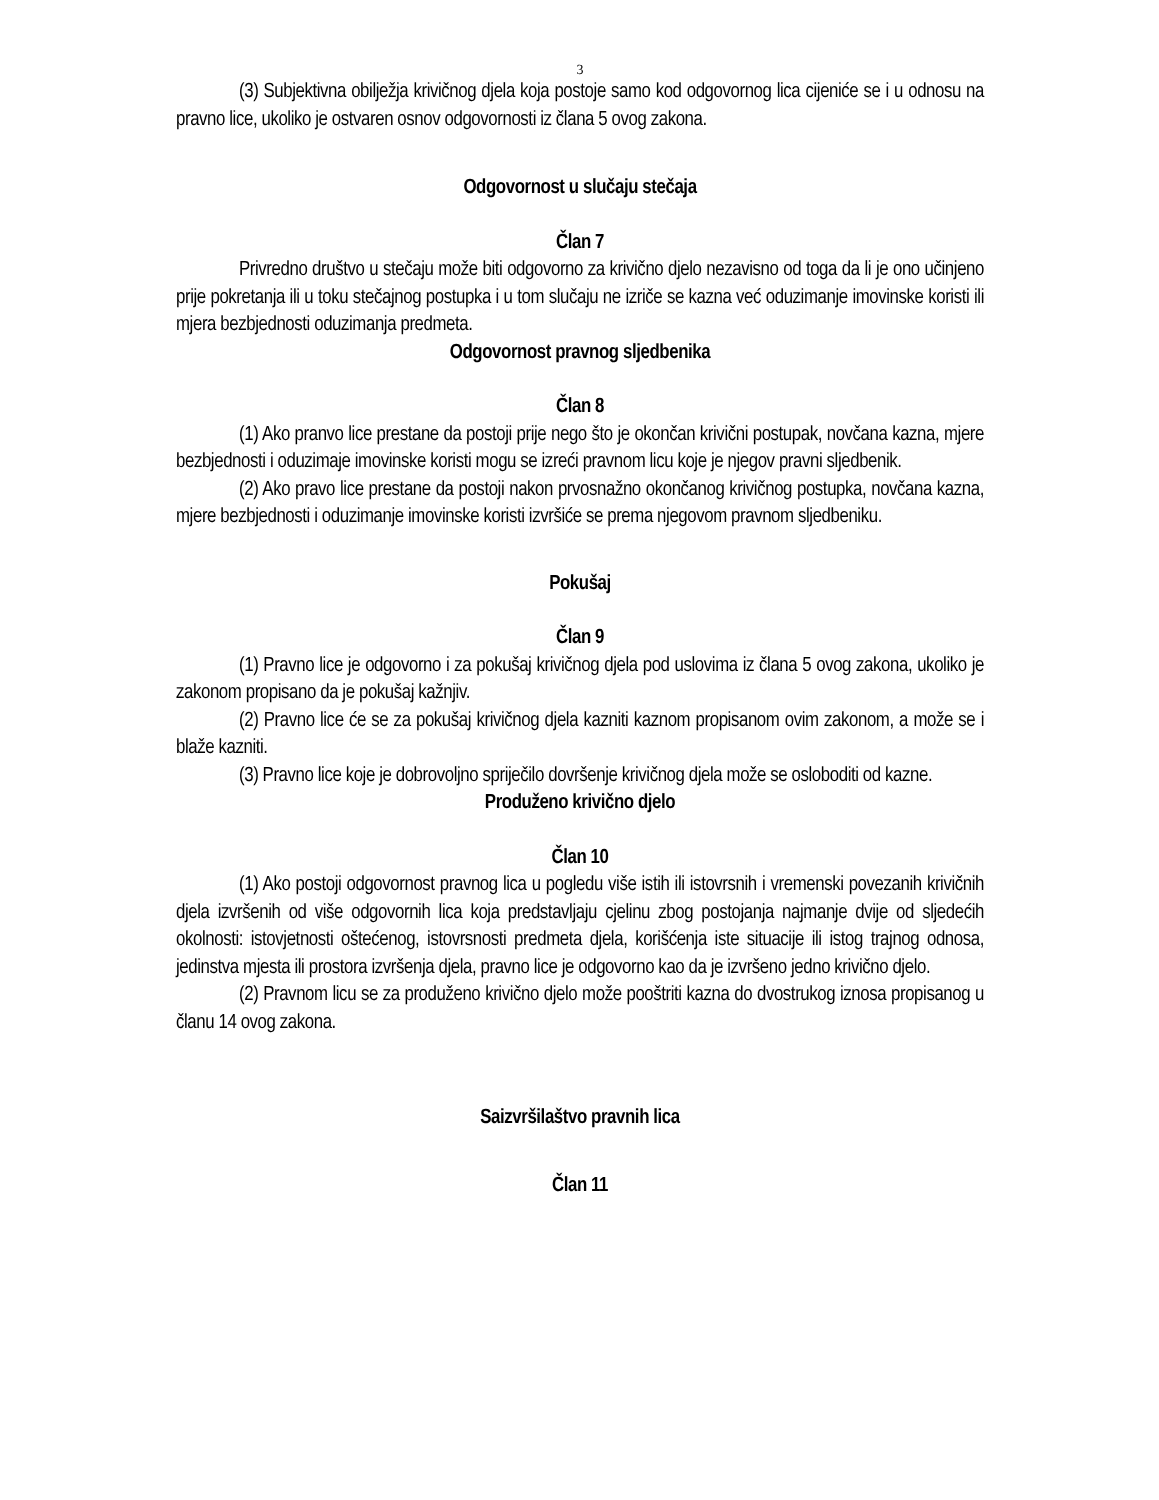3
(3) Subjektivna obilježja krivičnog djela koja postoje samo kod odgovornog lica cijeniće se i u odnosu na pravno lice, ukoliko je ostvaren osnov odgovornosti iz člana 5 ovog zakona.
Odgovornost u slučaju stečaja
Član 7
Privredno društvo u stečaju može biti odgovorno za krivično djelo nezavisno od toga da li je ono učinjeno prije pokretanja ili u toku stečajnog postupka i u tom slučaju ne izriče se kazna već oduzimanje imovinske koristi ili mjera bezbjednosti oduzimanja predmeta.
Odgovornost pravnog sljedbenika
Član 8
(1) Ako pranvo lice prestane da postoji prije nego što je okončan krivični postupak, novčana kazna, mjere bezbjednosti i oduzimaje imovinske koristi mogu se izreći pravnom licu koje je njegov pravni sljedbenik.
(2) Ako pravo lice prestane da postoji nakon prvosnažno okončanog krivičnog postupka, novčana kazna, mjere bezbjednosti i oduzimanje imovinske koristi izvršiće se prema njegovom pravnom sljedbeniku.
Pokušaj
Član 9
(1) Pravno lice je odgovorno i za pokušaj krivičnog djela pod uslovima iz člana 5 ovog zakona, ukoliko je zakonom propisano da je pokušaj kažnjiv.
(2) Pravno lice će se za pokušaj krivičnog djela kazniti kaznom propisanom ovim zakonom, a može se i blaže kazniti.
(3) Pravno lice koje je dobrovoljno spriječilo dovršenje krivičnog djela može se osloboditi od kazne.
Produženo krivično djelo
Član 10
(1) Ako postoji odgovornost pravnog lica u pogledu više istih ili istovrsnih i vremenski povezanih krivičnih djela izvršenih od više odgovornih lica koja predstavljaju cjelinu zbog postojanja najmanje dvije od sljedećih okolnosti: istovjetnosti oštećenog, istovrsnosti predmeta djela, korišćenja iste situacije ili istog trajnog odnosa, jedinstva mjesta ili prostora izvršenja djela, pravno lice je odgovorno kao da je izvršeno jedno krivično djelo.
(2) Pravnom licu se za produženo krivično djelo može pooštriti kazna do dvostrukog iznosa propisanog u članu 14 ovog zakona.
Saizvršilaštvo pravnih lica
Član 11